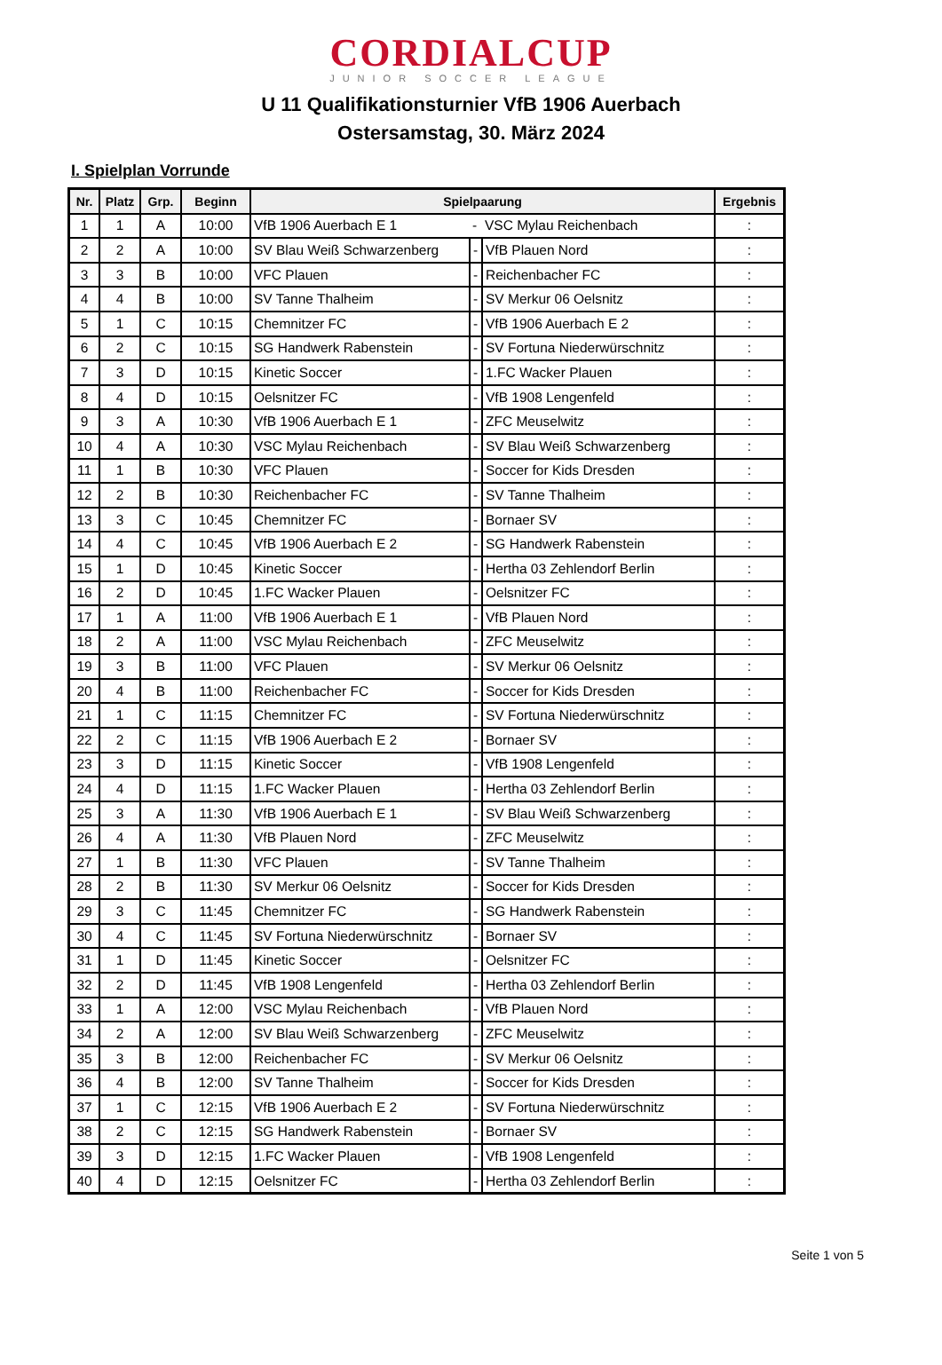CORDIALCUP
JUNIOR SOCCER LEAGUE
U 11 Qualifikationsturnier VfB 1906 Auerbach
Ostersamstag, 30. März 2024
I. Spielplan Vorrunde
| Nr. | Platz | Grp. | Beginn | Spielpaarung | | | Ergebnis |
| --- | --- | --- | --- | --- | --- | --- | --- |
| 1 | 1 | A | 10:00 | VfB 1906 Auerbach E 1 | - | VSC Mylau Reichenbach | : |
| 2 | 2 | A | 10:00 | SV Blau Weiß Schwarzenberg | - | VfB Plauen Nord | : |
| 3 | 3 | B | 10:00 | VFC Plauen | - | Reichenbacher FC | : |
| 4 | 4 | B | 10:00 | SV Tanne Thalheim | - | SV Merkur 06 Oelsnitz | : |
| 5 | 1 | C | 10:15 | Chemnitzer FC | - | VfB 1906 Auerbach E 2 | : |
| 6 | 2 | C | 10:15 | SG Handwerk Rabenstein | - | SV Fortuna Niederwürschnitz | : |
| 7 | 3 | D | 10:15 | Kinetic Soccer | - | 1.FC Wacker Plauen | : |
| 8 | 4 | D | 10:15 | Oelsnitzer FC | - | VfB 1908 Lengenfeld | : |
| 9 | 3 | A | 10:30 | VfB 1906 Auerbach E 1 | - | ZFC Meuselwitz | : |
| 10 | 4 | A | 10:30 | VSC Mylau Reichenbach | - | SV Blau Weiß Schwarzenberg | : |
| 11 | 1 | B | 10:30 | VFC Plauen | - | Soccer for Kids Dresden | : |
| 12 | 2 | B | 10:30 | Reichenbacher FC | - | SV Tanne Thalheim | : |
| 13 | 3 | C | 10:45 | Chemnitzer FC | - | Bornaer SV | : |
| 14 | 4 | C | 10:45 | VfB 1906 Auerbach E 2 | - | SG Handwerk Rabenstein | : |
| 15 | 1 | D | 10:45 | Kinetic Soccer | - | Hertha 03 Zehlendorf Berlin | : |
| 16 | 2 | D | 10:45 | 1.FC Wacker Plauen | - | Oelsnitzer FC | : |
| 17 | 1 | A | 11:00 | VfB 1906 Auerbach E 1 | - | VfB Plauen Nord | : |
| 18 | 2 | A | 11:00 | VSC Mylau Reichenbach | - | ZFC Meuselwitz | : |
| 19 | 3 | B | 11:00 | VFC Plauen | - | SV Merkur 06 Oelsnitz | : |
| 20 | 4 | B | 11:00 | Reichenbacher FC | - | Soccer for Kids Dresden | : |
| 21 | 1 | C | 11:15 | Chemnitzer FC | - | SV Fortuna Niederwürschnitz | : |
| 22 | 2 | C | 11:15 | VfB 1906 Auerbach E 2 | - | Bornaer SV | : |
| 23 | 3 | D | 11:15 | Kinetic Soccer | - | VfB 1908 Lengenfeld | : |
| 24 | 4 | D | 11:15 | 1.FC Wacker Plauen | - | Hertha 03 Zehlendorf Berlin | : |
| 25 | 3 | A | 11:30 | VfB 1906 Auerbach E 1 | - | SV Blau Weiß Schwarzenberg | : |
| 26 | 4 | A | 11:30 | VfB Plauen Nord | - | ZFC Meuselwitz | : |
| 27 | 1 | B | 11:30 | VFC Plauen | - | SV Tanne Thalheim | : |
| 28 | 2 | B | 11:30 | SV Merkur 06 Oelsnitz | - | Soccer for Kids Dresden | : |
| 29 | 3 | C | 11:45 | Chemnitzer FC | - | SG Handwerk Rabenstein | : |
| 30 | 4 | C | 11:45 | SV Fortuna Niederwürschnitz | - | Bornaer SV | : |
| 31 | 1 | D | 11:45 | Kinetic Soccer | - | Oelsnitzer FC | : |
| 32 | 2 | D | 11:45 | VfB 1908 Lengenfeld | - | Hertha 03 Zehlendorf Berlin | : |
| 33 | 1 | A | 12:00 | VSC Mylau Reichenbach | - | VfB Plauen Nord | : |
| 34 | 2 | A | 12:00 | SV Blau Weiß Schwarzenberg | - | ZFC Meuselwitz | : |
| 35 | 3 | B | 12:00 | Reichenbacher FC | - | SV Merkur 06 Oelsnitz | : |
| 36 | 4 | B | 12:00 | SV Tanne Thalheim | - | Soccer for Kids Dresden | : |
| 37 | 1 | C | 12:15 | VfB 1906 Auerbach E 2 | - | SV Fortuna Niederwürschnitz | : |
| 38 | 2 | C | 12:15 | SG Handwerk Rabenstein | - | Bornaer SV | : |
| 39 | 3 | D | 12:15 | 1.FC Wacker Plauen | - | VfB 1908 Lengenfeld | : |
| 40 | 4 | D | 12:15 | Oelsnitzer FC | - | Hertha 03 Zehlendorf Berlin | : |
Seite 1 von 5